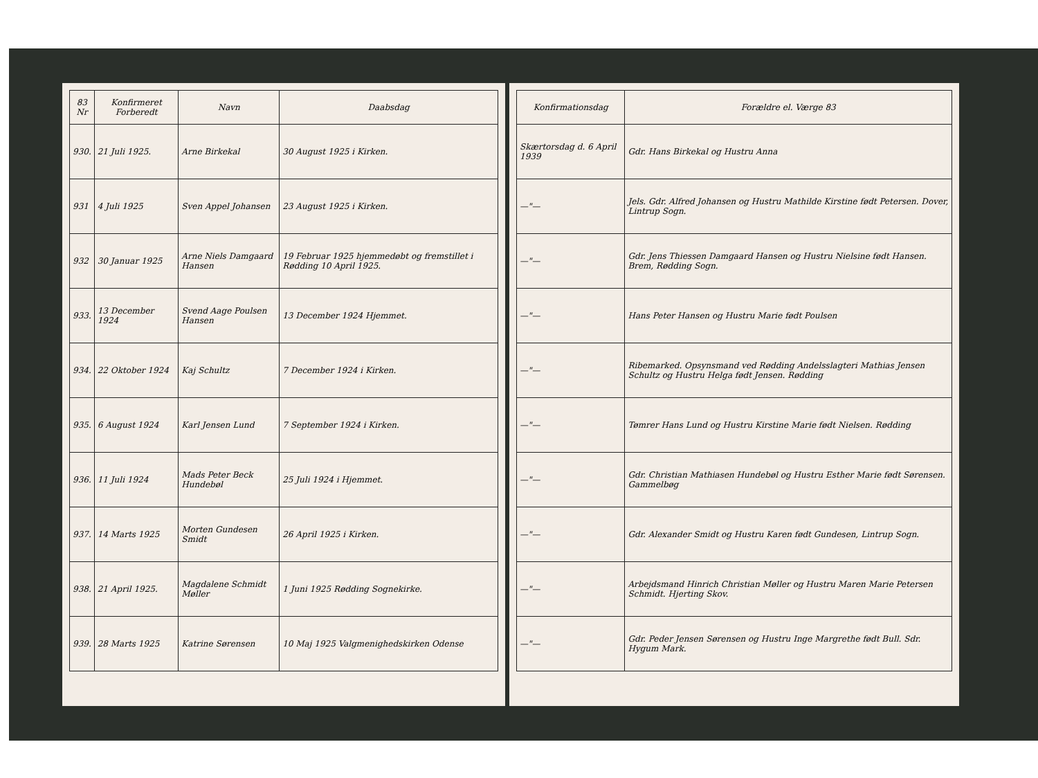| 83 Nr | Konfirmeret Forberedt | Navn | Daabsdag |
| --- | --- | --- | --- |
| 930. | 21 Juli 1925. | Arne Birkekal | 30 August 1925 i Kirken. |
| 931 | 4 Juli 1925 | Sven Appel Johansen | 23 August 1925 i Kirken. |
| 932 | 30 Januar 1925 | Arne Niels Damgaard Hansen | 19 Februar 1925 hjemmedøbt og fremstillet i Rødding 10 April 1925. |
| 933. | 13 December 1924 | Svend Aage Poulsen Hansen | 13 December 1924 Hjemmet. |
| 934. | 22 Oktober 1924 | Kaj Schultz | 7 December 1924 i Kirken. |
| 935. | 6 August 1924 | Karl Jensen Lund | 7 September 1924 i Kirken. |
| 936. | 11 Juli 1924 | Mads Peter Beck Hundebøl | 25 Juli 1924 i Hjemmet. |
| 937. | 14 Marts 1925 | Morten Gundesen Smidt | 26 April 1925 i Kirken. |
| 938. | 21 April 1925. | Magdalene Schmidt Møller | 1 Juni 1925 Rødding Sognekirke. |
| 939. | 28 Marts 1925 | Katrine Sørensen | 10 Maj 1925 Valgmenighedskirken Odense |
| Konfirmationsdag | Forældre el. Værge 83 |
| --- | --- |
| Skærtorsdag d. 6 April 1939 | Gdr. Hans Birkekal og Hustru Anna |
| —"— | Jels. Gdr. Alfred Johansen og Hustru Mathilde Kirstine født Petersen. Dover, Lintrup Sogn. |
| —"— | Gdr. Jens Thiessen Damgaard Hansen og Hustru Nielsine født Hansen. Brem, Rødding Sogn. |
| —"— | Hans Peter Hansen og Hustru Marie født Poulsen |
| —"— | Ribemarked. Opsynsmand ved Rødding Andelsslagteri Mathias Jensen Schultz og Hustru Helga født Jensen. Rødding |
| —"— | Tømrer Hans Lund og Hustru Kirstine Marie født Nielsen. Rødding |
| —"— | Gdr. Christian Mathiasen Hundebøl og Hustru Esther Marie født Sørensen. Gammelbøg |
| —"— | Gdr. Alexander Smidt og Hustru Karen født Gundesen, Lintrup Sogn. |
| —"— | Arbejdsmand Hinrich Christian Møller og Hustru Maren Marie Petersen Schmidt. Hjerting Skov. |
| —"— | Gdr. Peder Jensen Sørensen og Hustru Inge Margrethe født Bull. Sdr. Hygum Mark. |